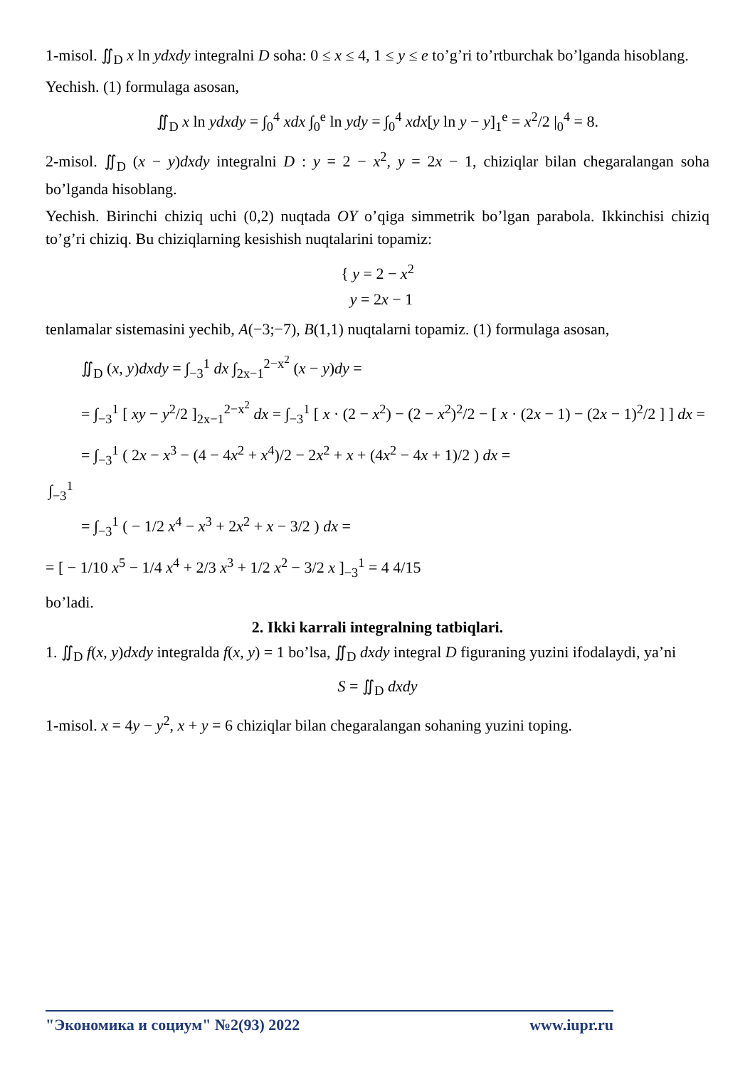1-misol. ∬<sub>D</sub> x ln ydxdy integralni D soha: 0 ≤ x ≤ 4, 1 ≤ y ≤ e to’g’ri to’rtburchak bo’lganda hisoblang.
Yechish. (1) formulaga asosan,
∬<sub>D</sub> x ln ydxdy = ∫<sub>0</sub><sup>4</sup> xdx ∫<sub>0</sub><sup>e</sup> ln ydy = ∫<sub>0</sub><sup>4</sup> xdx[y ln y − y]<sub>1</sub><sup>e</sup> = x<sup>2</sup>/2 |<sub>0</sub><sup>4</sup> = 8.
2-misol. ∬<sub>D</sub> (x − y)dxdy integralni D : y = 2 − x<sup>2</sup>, y = 2x − 1, chiziqlar bilan chegaralangan soha bo’lganda hisoblang.
Yechish. Birinchi chiziq uchi (0,2) nuqtada OY o’qiga simmetrik bo’lgan parabola. Ikkinchisi chiziq to’g’ri chiziq. Bu chiziqlarning kesishish nuqtalarini topamiz:
{ y = 2 − x<sup>2</sup>
y = 2x − 1
tenlamalar sistemasini yechib, A(−3;−7), B(1,1) nuqtalarni topamiz. (1) formulaga asosan,
∬<sub>D</sub> (x, y)dxdy = ∫<sub>−3</sub><sup>1</sup> dx ∫<sub>2x−1</sub><sup>2−x<sup>2</sup></sup> (x − y)dy =
= ∫<sub>−3</sub><sup>1</sup> [ xy − y<sup>2</sup>/2 ]<sub>2x−1</sub><sup>2−x<sup>2</sup></sup> dx = ∫<sub>−3</sub><sup>1</sup> [ x · (2 − x<sup>2</sup>) − (2 − x<sup>2</sup>)<sup>2</sup>/2 − [ x · (2x − 1) − (2x − 1)<sup>2</sup>/2 ] ] dx =
= ∫<sub>−3</sub><sup>1</sup> ( 2x − x<sup>3</sup> − (4 − 4x<sup>2</sup> + x<sup>4</sup>)/2 − 2x<sup>2</sup> + x + (4x<sup>2</sup> − 4x + 1)/2 ) dx =
∫<sub>−3</sub><sup>1</sup>
= ∫<sub>−3</sub><sup>1</sup> ( − 1/2 x<sup>4</sup> − x<sup>3</sup> + 2x<sup>2</sup> + x − 3/2 ) dx =
= [ − 1/10 x<sup>5</sup> − 1/4 x<sup>4</sup> + 2/3 x<sup>3</sup> + 1/2 x<sup>2</sup> − 3/2 x ]<sub>−3</sub><sup>1</sup> = 4 4/15
bo’ladi.
2. Ikki karrali integralning tatbiqlari.
1. ∬<sub>D</sub> f(x, y)dxdy integralda f(x, y) = 1 bo’lsa, ∬<sub>D</sub> dxdy integral D figuraning yuzini ifodalaydi, ya’ni
S = ∬<sub>D</sub> dxdy
1-misol. x = 4y − y<sup>2</sup>, x + y = 6 chiziqlar bilan chegaralangan sohaning yuzini toping.
"Экономика и социум" №2(93) 2022 www.iupr.ru